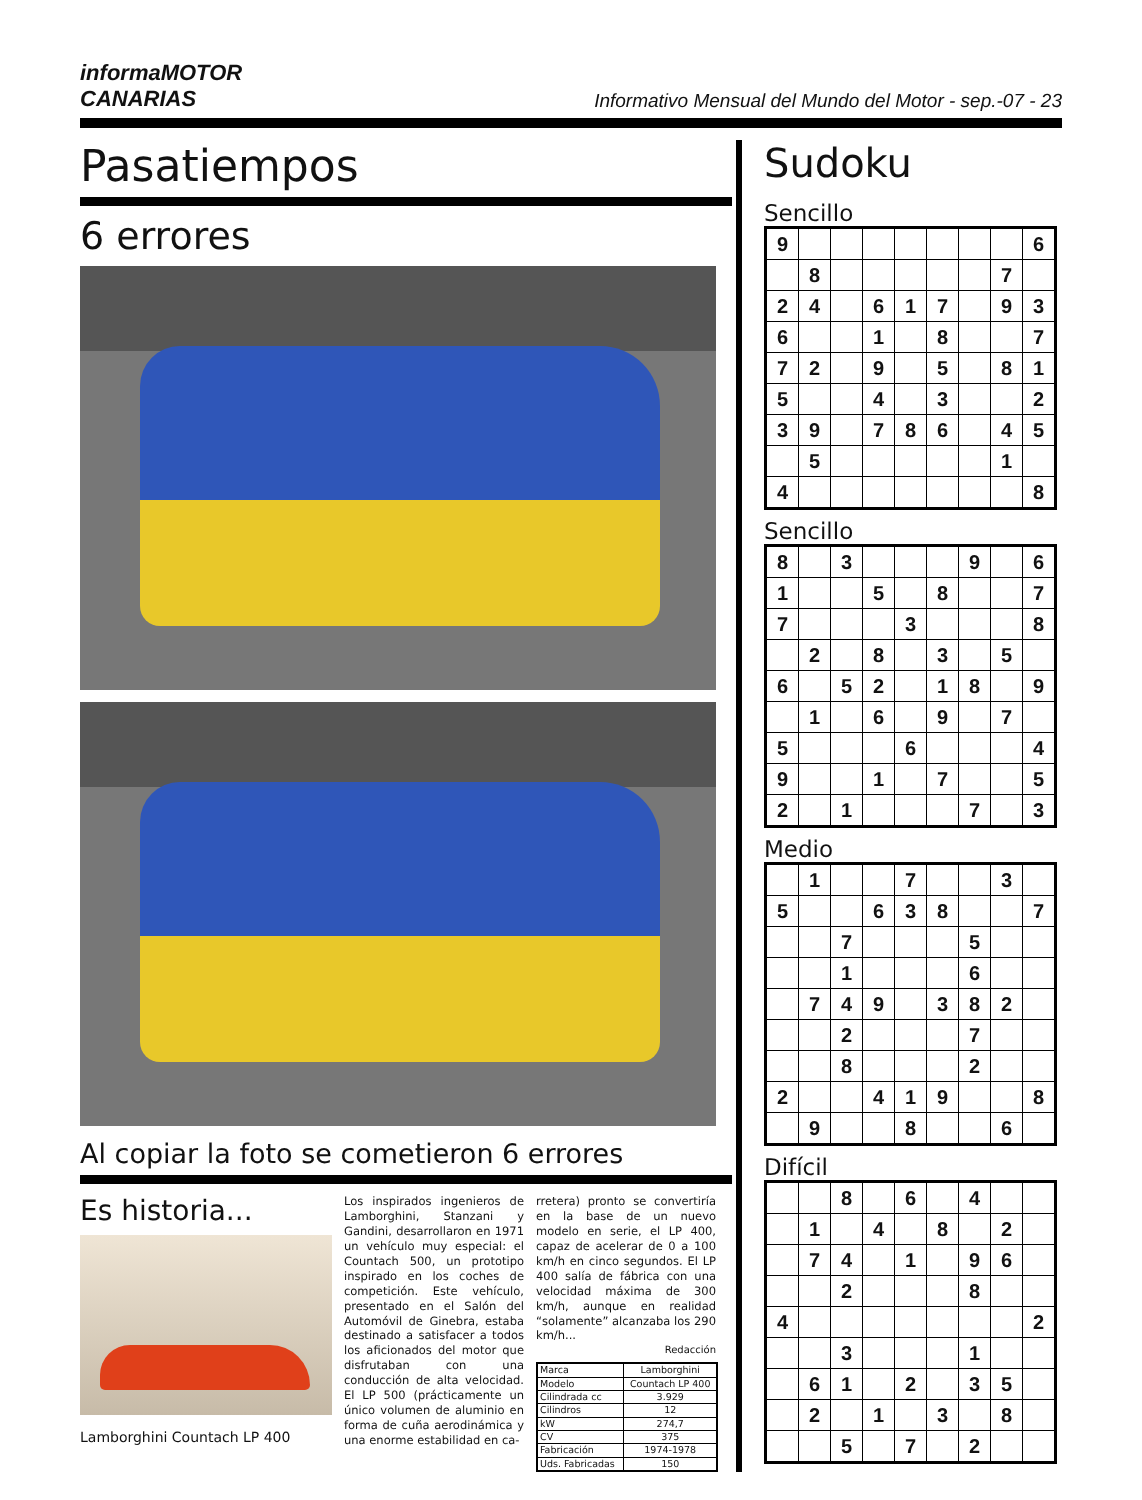informaMOTOR
CANARIAS
Informativo Mensual del Mundo del Motor - sep.-07 - 23
Pasatiempos
6 errores
Al copiar la foto se cometieron 6 errores
Es historia...
Lamborghini Countach LP 400
Los inspirados ingenieros de Lamborghini, Stanzani y Gandini, desarrollaron en 1971 un vehículo muy especial: el Countach 500, un prototipo inspirado en los coches de competición. Este vehículo, presentado en el Salón del Automóvil de Ginebra, estaba destinado a satisfacer a todos los aficionados del motor que disfrutaban con una conducción de alta velocidad. El LP 500 (prácticamente un único volumen de aluminio en forma de cuña aerodinámica y una enorme estabilidad en ca-
rretera) pronto se convertiría en la base de un nuevo modelo en serie, el LP 400, capaz de acelerar de 0 a 100 km/h en cinco segundos. El LP 400 salía de fábrica con una velocidad máxima de 300 km/h, aunque en realidad “solamente” alcanzaba los 290 km/h...
Redacción
| Marca | Lamborghini |
| Modelo | Countach LP 400 |
| Cilindrada cc | 3.929 |
| Cilindros | 12 |
| kW | 274,7 |
| CV | 375 |
| Fabricación | 1974-1978 |
| Uds. Fabricadas | 150 |
Sudoku
Sencillo
| 9 | | | | | | | | 6 |
| | 8 | | | | | | 7 | |
| 2 | 4 | | 6 | 1 | 7 | | 9 | 3 |
| 6 | | | 1 | | 8 | | | 7 |
| 7 | 2 | | 9 | | 5 | | 8 | 1 |
| 5 | | | 4 | | 3 | | | 2 |
| 3 | 9 | | 7 | 8 | 6 | | 4 | 5 |
| | 5 | | | | | | 1 | |
| 4 | | | | | | | | 8 |
Sencillo
| 8 | | 3 | | | | 9 | | 6 |
| 1 | | | 5 | | 8 | | | 7 |
| 7 | | | | 3 | | | | 8 |
| | 2 | | 8 | | 3 | | 5 | |
| 6 | | 5 | 2 | | 1 | 8 | | 9 |
| | 1 | | 6 | | 9 | | 7 | |
| 5 | | | | 6 | | | | 4 |
| 9 | | | 1 | | 7 | | | 5 |
| 2 | | 1 | | | | 7 | | 3 |
Medio
| | 1 | | | 7 | | | 3 | |
| 5 | | | 6 | 3 | 8 | | | 7 |
| | | 7 | | | | 5 | | |
| | | 1 | | | | 6 | | |
| | 7 | 4 | 9 | | 3 | 8 | 2 | |
| | | 2 | | | | 7 | | |
| | | 8 | | | | 2 | | |
| 2 | | | 4 | 1 | 9 | | | 8 |
| | 9 | | | 8 | | | 6 | |
Difícil
| | | 8 | | 6 | | 4 | | |
| | 1 | | 4 | | 8 | | 2 | |
| | 7 | 4 | | 1 | | 9 | 6 | |
| | | 2 | | | | 8 | | |
| 4 | | | | | | | | 2 |
| | | 3 | | | | 1 | | |
| | 6 | 1 | | 2 | | 3 | 5 | |
| | 2 | | 1 | | 3 | | 8 | |
| | | 5 | | 7 | | 2 | | |